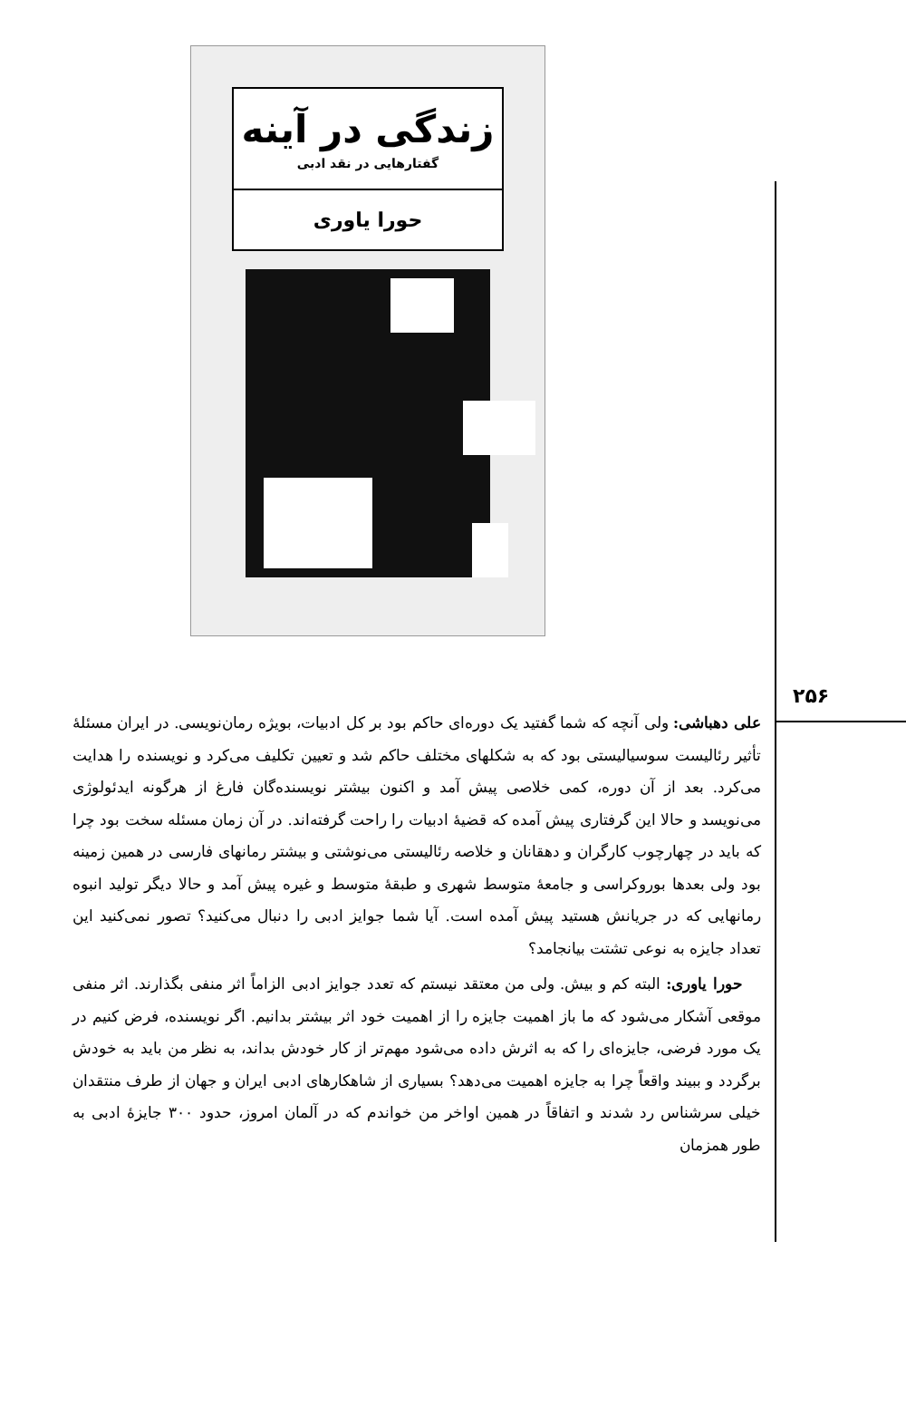زندگی در آینه
گفتارهایی در نقد ادبی
حورا یاوری
۲۵۶
علی دهباشی: ولی آنچه که شما گفتید یک دوره‌ای حاکم بود بر کل ادبیات، بویژه رمان‌نویسی. در ایران مسئلهٔ تأثیر رئالیست سوسیالیستی بود که به شکلهای مختلف حاکم شد و تعیین تکلیف می‌کرد و نویسنده را هدایت می‌کرد. بعد از آن دوره، کمی خلاصی پیش آمد و اکنون بیشتر نویسنده‌گان فارغ از هرگونه ایدئولوژی می‌نویسد و حالا این گرفتاری پیش آمده که قضیهٔ ادبیات را راحت گرفته‌اند. در آن زمان مسئله سخت بود چرا که باید در چهارچوب کارگران و دهقانان و خلاصه رئالیستی می‌نوشتی و بیشتر رمانهای فارسی در همین زمینه بود ولی بعدها بوروکراسی و جامعهٔ متوسط شهری و طبقهٔ متوسط و غیره پیش آمد و حالا دیگر تولید انبوه رمانهایی که در جریانش هستید پیش آمده است. آیا شما جوایز ادبی را دنبال می‌کنید؟ تصور نمی‌کنید این تعداد جایزه به نوعی تشتت بیانجامد؟
حورا یاوری: البته کم و بیش. ولی من معتقد نیستم که تعدد جوایز ادبی الزاماً اثر منفی بگذارند. اثر منفی موقعی آشکار می‌شود که ما باز اهمیت جایزه را از اهمیت خود اثر بیشتر بدانیم. اگر نویسنده، فرض کنیم در یک مورد فرضی، جایزه‌ای را که به اثرش داده می‌شود مهم‌تر از کار خودش بداند، به نظر من باید به خودش برگردد و ببیند واقعاً چرا به جایزه اهمیت می‌دهد؟ بسیاری از شاهکارهای ادبی ایران و جهان از طرف منتقدان خیلی سرشناس رد شدند و اتفاقاً در همین اواخر من خواندم که در آلمان امروز، حدود ۳۰۰ جایزهٔ ادبی به طور همزمان